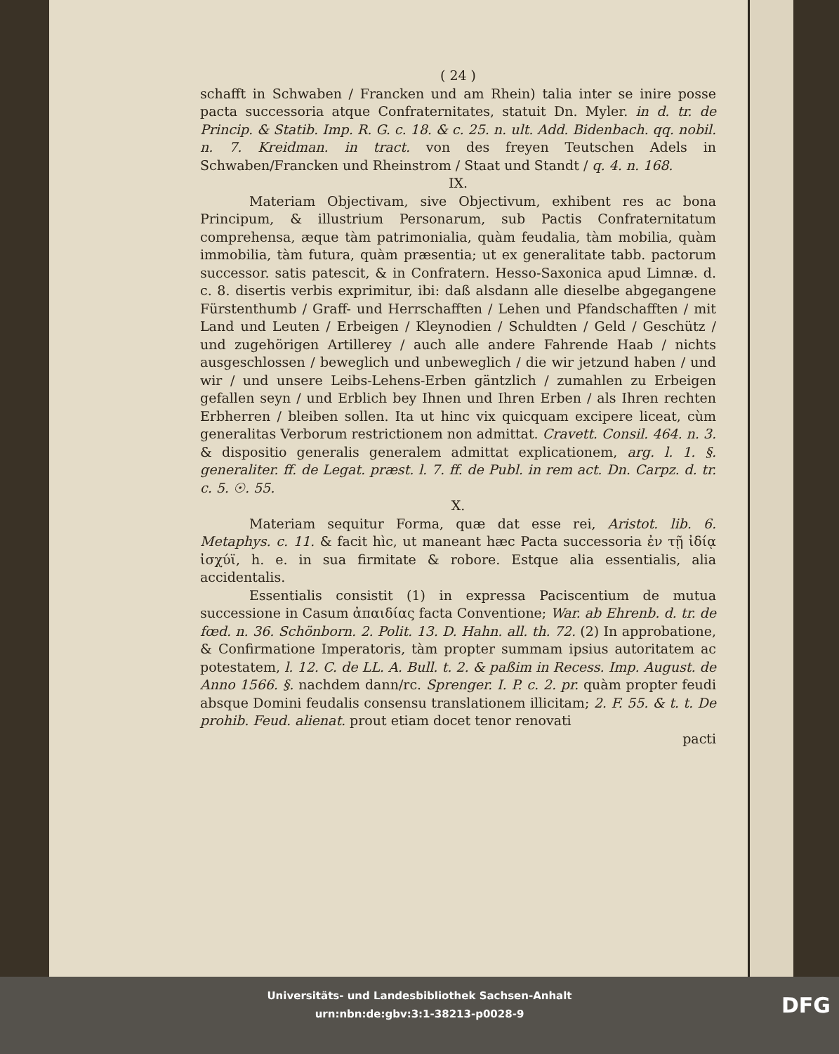( 24 )
schafft in Schwaben / Francken und am Rhein) talia inter se inire posse pacta successoria atque Confraternitates, statuit Dn. Myler. in d. tr. de Princip. & Statib. Imp. R. G. c. 18. & c. 25. n. ult. Add. Bidenbach. qq. nobil. n. 7. Kreidman. in tract. von des freyen Teutschen Adels in Schwaben/Francken und Rheinstrom / Staat und Standt / q. 4. n. 168.
IX.
Materiam Objectivam, sive Objectivum, exhibent res ac bona Principum, & illustrium Personarum, sub Pactis Confraternitatum comprehensa, æque tàm patrimonialia, quàm feudalia, tàm mobilia, quàm immobilia, tàm futura, quàm præsentia; ut ex generalitate tabb. pactorum successor. satis patescit, & in Confratern. Hesso-Saxonica apud Limnæ. d. c. 8. disertis verbis exprimitur, ibi: daß alsdann alle dieselbe abgegangene Fürstenthumb / Graff- und Herrschafften / Lehen und Pfandschafften / mit Land und Leuten / Erbeigen / Kleynodien / Schuldten / Geld / Geschütz / und zugehörigen Artillerey / auch alle andere Fahrende Haab / nichts ausgeschlossen / beweglich und unbeweglich / die wir jetzund haben / und wir / und unsere Leibs-Lehens-Erben gäntzlich / zumahlen zu Erbeigen gefallen seyn / und Erblich bey Ihnen und Ihren Erben / als Ihren rechten Erbherren / bleiben sollen. Ita ut hinc vix quicquam excipere liceat, cùm generalitas Verborum restrictionem non admittat. Cravett. Consil. 464. n. 3. & dispositio generalis generalem admittat explicationem, arg. l. 1. §. generaliter. ff. de Legat. præst. l. 7. ff. de Publ. in rem act. Dn. Carpz. d. tr. c. 5. ☉. 55.
X.
Materiam sequitur Forma, quæ dat esse rei, Aristot. lib. 6. Metaphys. c. 11. & facit hìc, ut maneant hæc Pacta successoria ἐν τῇ ἰδίᾳ ἰσχύϊ, h. e. in sua firmitate & robore. Estque alia essentialis, alia accidentalis.
Essentialis consistit (1) in expressa Paciscentium de mutua successione in Casum ἀπαιδίας facta Conventione; War. ab Ehrenb. d. tr. de fœd. n. 36. Schönborn. 2. Polit. 13. D. Hahn. all. th. 72. (2) In approbatione, & Confirmatione Imperatoris, tàm propter summam ipsius autoritatem ac potestatem, l. 12. C. de LL. A. Bull. t. 2. & paßim in Recess. Imp. August. de Anno 1566. §. nachdem dann/rc. Sprenger. I. P. c. 2. pr. quàm propter feudi absque Domini feudalis consensu translationem illicitam; 2. F. 55. & t. t. De prohib. Feud. alienat. prout etiam docet tenor renovati
pacti
Universitäts- und Landesbibliothek Sachsen-Anhalt
urn:nbn:de:gbv:3:1-38213-p0028-9
DFG